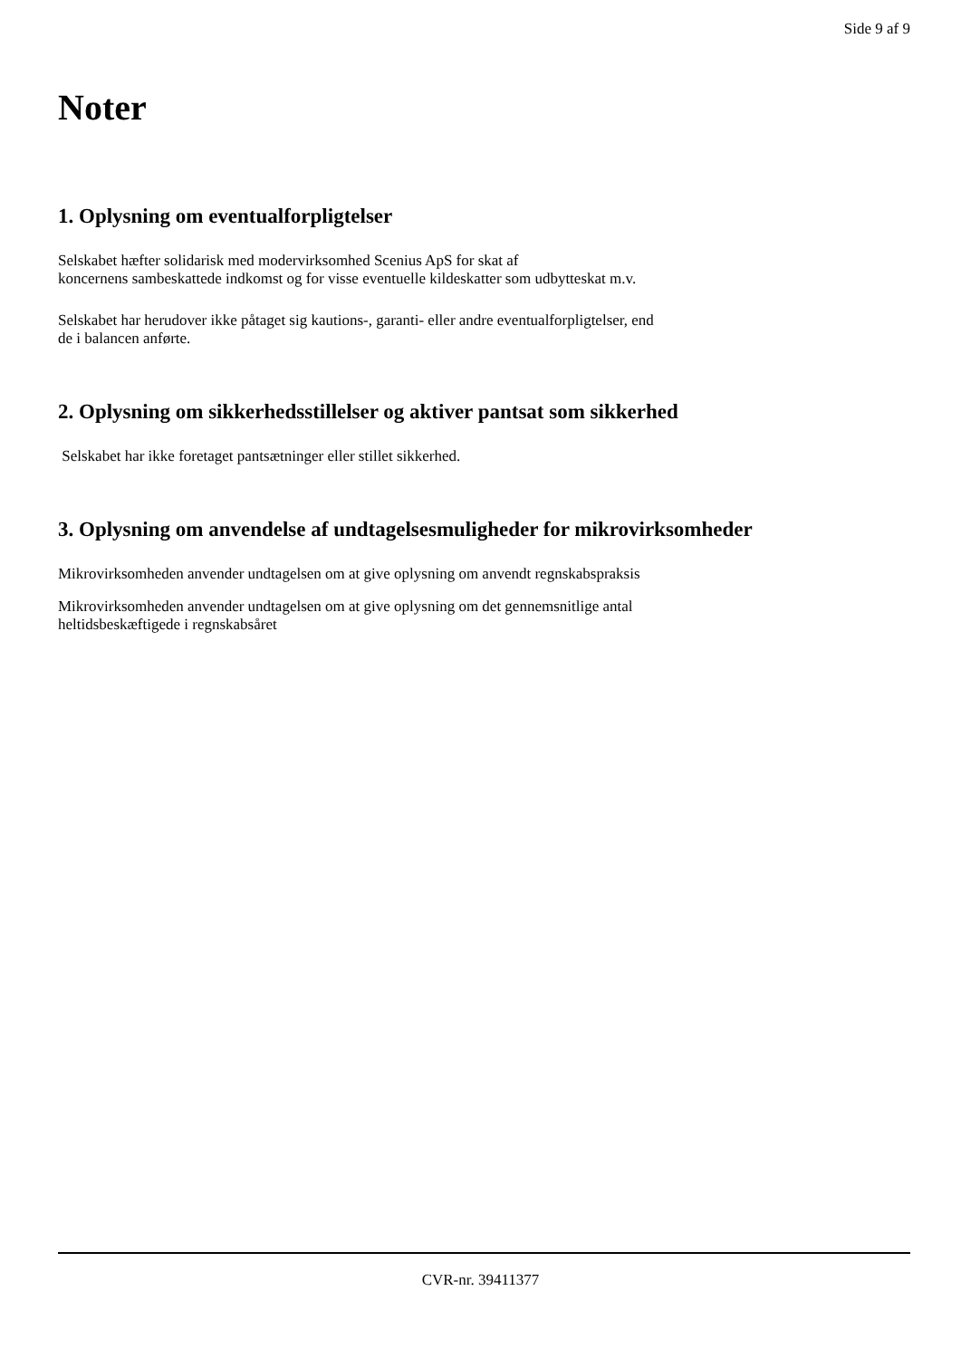Side 9 af 9
Noter
1. Oplysning om eventualforpligtelser
Selskabet hæfter solidarisk med modervirksomhed Scenius ApS for skat af
koncernens sambeskattede indkomst og for visse eventuelle kildeskatter som udbytteskat m.v.
Selskabet har herudover ikke påtaget sig kautions-, garanti- eller andre eventualforpligtelser, end
de i balancen anførte.
2. Oplysning om sikkerhedsstillelser og aktiver pantsat som sikkerhed
Selskabet har ikke foretaget pantsætninger eller stillet sikkerhed.
3. Oplysning om anvendelse af undtagelsesmuligheder for mikrovirksomheder
Mikrovirksomheden anvender undtagelsen om at give oplysning om anvendt regnskabspraksis
Mikrovirksomheden anvender undtagelsen om at give oplysning om det gennemsnitlige antal
heltidsbeskæftigede i regnskabsåret
CVR-nr. 39411377